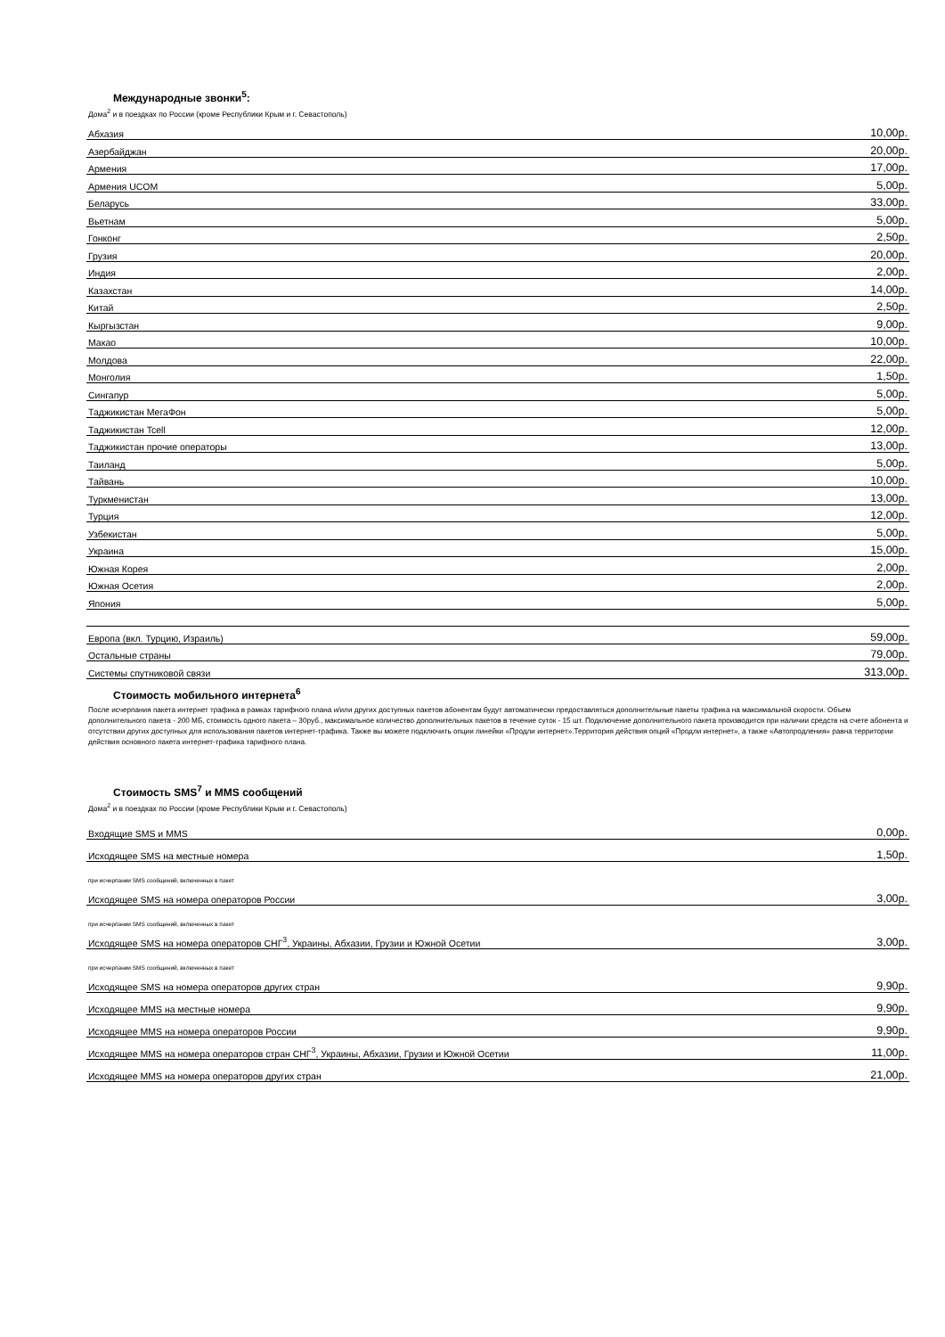Международные звонки<sup>5</sup>:
Дома<sup>2</sup> и в поездках по России (кроме Республики Крым и г. Севастополь)
| Абхазия | 10,00р. |
| Азербайджан | 20,00р. |
| Армения | 17,00р. |
| Армения UCOM | 5,00р. |
| Беларусь | 33,00р. |
| Вьетнам | 5,00р. |
| Гонконг | 2,50р. |
| Грузия | 20,00р. |
| Индия | 2,00р. |
| Казахстан | 14,00р. |
| Китай | 2,50р. |
| Кыргызстан | 9,00р. |
| Макао | 10,00р. |
| Молдова | 22,00р. |
| Монголия | 1,50р. |
| Сингапур | 5,00р. |
| Таджикистан МегаФон | 5,00р. |
| Таджикистан Tcell | 12,00р. |
| Таджикистан прочие операторы | 13,00р. |
| Таиланд | 5,00р. |
| Тайвань | 10,00р. |
| Туркменистан | 13,00р. |
| Турция | 12,00р. |
| Узбекистан | 5,00р. |
| Украина | 15,00р. |
| Южная Корея | 2,00р. |
| Южная Осетия | 2,00р. |
| Япония | 5,00р. |
| Европа (вкл. Турцию, Израиль) | 59,00р. |
| Остальные страны | 79,00р. |
| Системы спутниковой связи | 313,00р. |
Стоимость мобильного интернета<sup>6</sup>
После исчерпания пакета интернет трафика в рамках тарифного плана и/или других доступных пакетов абонентам будут автоматически предоставляться дополнительные пакеты трафика на максимальной скорости. Объем дополнительного пакета - 200 МБ, стоимость одного пакета – 30руб., максимальное количество дополнительных пакетов в течение суток - 15 шт. Подключение дополнительного пакета производится при наличии средств на счете абонента и отсутствии других доступных для использования пакетов интернет-трафика. Также вы можете подключить опции линейки «Продли интернет».Территория действия опций «Продли интернет», а также «Автопродления» равна территории действия основного пакета интернет-трафика тарифного плана.
Стоимость SMS<sup>7</sup> и MMS сообщений
Дома<sup>2</sup> и в поездках по России (кроме Республики Крым и г. Севастополь)
| Входящие SMS и MMS | 0,00р. |
| Исходящее SMS на местные номера | 1,50р. |
| при исчерпании SMS сообщений, включенных в пакет | |
| Исходящее SMS на номера операторов России | 3,00р. |
| при исчерпании SMS сообщений, включенных в пакет | |
| Исходящее SMS на номера операторов СНГ<sup>3</sup>, Украины, Абхазии, Грузии и Южной Осетии | 3,00р. |
| при исчерпании SMS сообщений, включенных в пакет | |
| Исходящее SMS на номера операторов других стран | 9,90р. |
| Исходящее MMS на местные номера | 9,90р. |
| Исходящее MMS на номера операторов России | 9,90р. |
| Исходящее MMS на номера операторов стран СНГ<sup>3</sup>, Украины, Абхазии, Грузии и Южной Осетии | 11,00р. |
| Исходящее MMS на номера операторов других стран | 21,00р. |